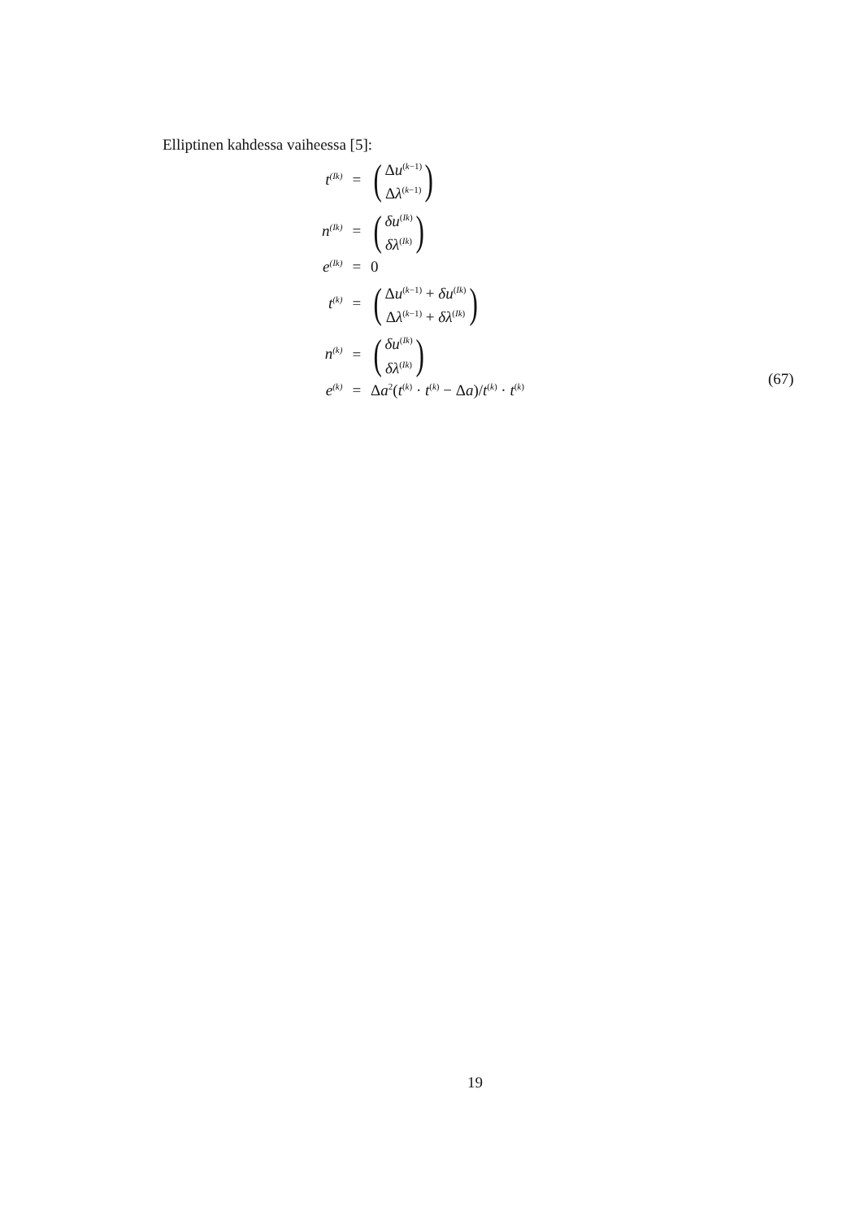Elliptinen kahdessa vaiheessa [5]:
| t<sup>(Ik)</sup> | = | ( Δ u<sup>(k−1)</sup> Δ λ<sup>(k−1)</sup> ) |
| n<sup>(Ik)</sup> | = | ( δu<sup>(Ik)</sup> δλ<sup>(Ik)</sup> ) |
| e<sup>(Ik)</sup> | = | 0 |
| t<sup>(k)</sup> | = | ( Δ u<sup>(k−1)</sup> + δu<sup>(Ik)</sup> Δ λ<sup>(k−1)</sup> + δλ<sup>(Ik)</sup> ) |
| n<sup>(k)</sup> | = | ( δu<sup>(Ik)</sup> δλ<sup>(Ik)</sup> ) |
| e<sup>(k)</sup> | = | Δ a<sup>2</sup>( t<sup>(k)</sup> · t<sup>(k)</sup> − Δ a )/ t<sup>(k)</sup> · t<sup>(k)</sup> |
(67)
19